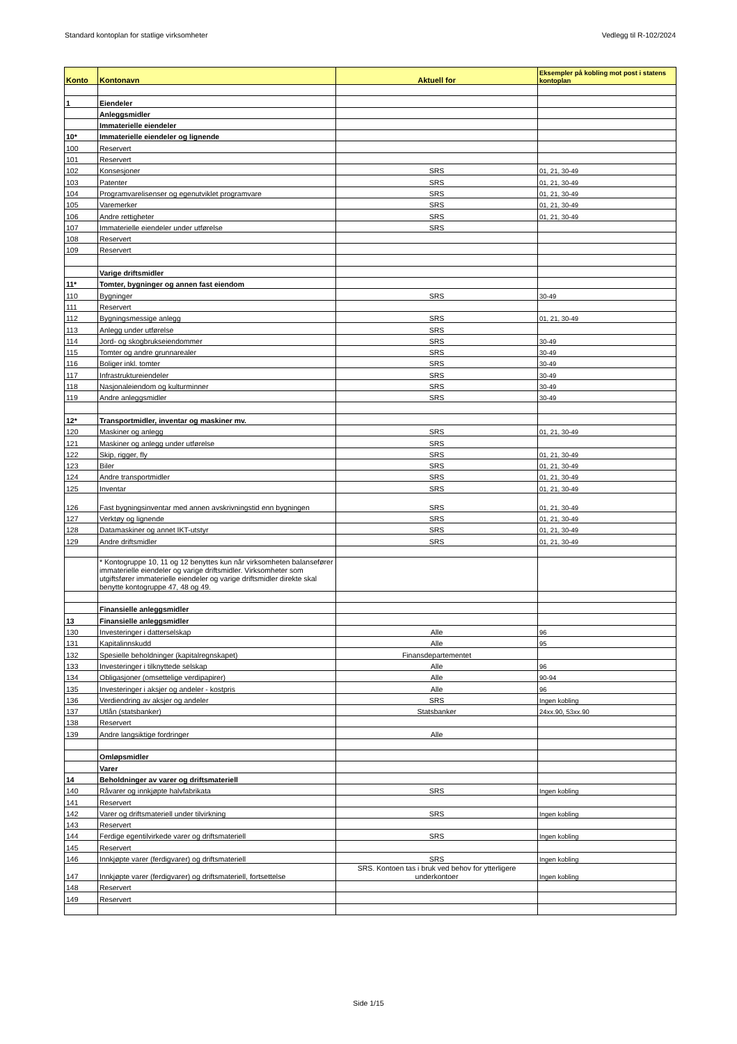Standard kontoplan for statlige virksomheter Vedlegg til R-102/2024
| Konto | Kontonavn | Aktuell for | Eksempler på kobling mot post i statens kontoplan |
| --- | --- | --- | --- |
| 1 | Eiendeler | | |
| | Anleggsmidler | | |
| | Immaterielle eiendeler | | |
| 10* | Immaterielle eiendeler og lignende | | |
| 100 | Reservert | | |
| 101 | Reservert | | |
| 102 | Konsesjoner | SRS | 01, 21, 30-49 |
| 103 | Patenter | SRS | 01, 21, 30-49 |
| 104 | Programvarelisenser og egenutviklet programvare | SRS | 01, 21, 30-49 |
| 105 | Varemerker | SRS | 01, 21, 30-49 |
| 106 | Andre rettigheter | SRS | 01, 21, 30-49 |
| 107 | Immaterielle eiendeler under utførelse | SRS | |
| 108 | Reservert | | |
| 109 | Reservert | | |
| | Varige driftsmidler | | |
| 11* | Tomter, bygninger og annen fast eiendom | | |
| 110 | Bygninger | SRS | 30-49 |
| 111 | Reservert | | |
| 112 | Bygningsmessige anlegg | SRS | 01, 21, 30-49 |
| 113 | Anlegg under utførelse | SRS | |
| 114 | Jord- og skogbrukseiendommer | SRS | 30-49 |
| 115 | Tomter og andre grunnarealer | SRS | 30-49 |
| 116 | Boliger inkl. tomter | SRS | 30-49 |
| 117 | Infrastruktureiendeler | SRS | 30-49 |
| 118 | Nasjonaleiendom og kulturminner | SRS | 30-49 |
| 119 | Andre anleggsmidler | SRS | 30-49 |
| 12* | Transportmidler, inventar og maskiner mv. | | |
| 120 | Maskiner og anlegg | SRS | 01, 21, 30-49 |
| 121 | Maskiner og anlegg under utførelse | SRS | |
| 122 | Skip, rigger, fly | SRS | 01, 21, 30-49 |
| 123 | Biler | SRS | 01, 21, 30-49 |
| 124 | Andre transportmidler | SRS | 01, 21, 30-49 |
| 125 | Inventar | SRS | 01, 21, 30-49 |
| 126 | Fast bygningsinventar med annen avskrivningstid enn bygningen | SRS | 01, 21, 30-49 |
| 127 | Verktøy og lignende | SRS | 01, 21, 30-49 |
| 128 | Datamaskiner og annet IKT-utstyr | SRS | 01, 21, 30-49 |
| 129 | Andre driftsmidler | SRS | 01, 21, 30-49 |
| | * Kontogruppe 10, 11 og 12 benyttes kun når virksomheten balansefører immaterielle eiendeler og varige driftsmidler. Virksomheter som utgiftsfører immaterielle eiendeler og varige driftsmidler direkte skal benytte kontogruppe 47, 48 og 49. | | |
| | Finansielle anleggsmidler | | |
| 13 | Finansielle anleggsmidler | | |
| 130 | Investeringer i datterselskap | Alle | 96 |
| 131 | Kapitalinnskudd | Alle | 95 |
| 132 | Spesielle beholdninger (kapitalregnskapet) | Finansdepartementet | |
| 133 | Investeringer i tilknyttede selskap | Alle | 96 |
| 134 | Obligasjoner (omsettelige verdipapirer) | Alle | 90-94 |
| 135 | Investeringer i aksjer og andeler - kostpris | Alle | 96 |
| 136 | Verdiendring av aksjer og andeler | SRS | Ingen kobling |
| 137 | Utlån (statsbanker) | Statsbanker | 24xx.90, 53xx.90 |
| 138 | Reservert | | |
| 139 | Andre langsiktige fordringer | Alle | |
| | Omløpsmidler | | |
| | Varer | | |
| 14 | Beholdninger av varer og driftsmateriell | | |
| 140 | Råvarer og innkjøpte halvfabrikata | SRS | Ingen kobling |
| 141 | Reservert | | |
| 142 | Varer og driftsmateriell under tilvirkning | SRS | Ingen kobling |
| 143 | Reservert | | |
| 144 | Ferdige egentilvirkede varer og driftsmateriell | SRS | Ingen kobling |
| 145 | Reservert | | |
| 146 | Innkjøpte varer (ferdigvarer) og driftsmateriell | SRS | Ingen kobling |
| 147 | Innkjøpte varer (ferdigvarer) og driftsmateriell, fortsettelse | SRS. Kontoen tas i bruk ved behov for ytterligere underkontoer | Ingen kobling |
| 148 | Reservert | | |
| 149 | Reservert | | |
Side 1/15